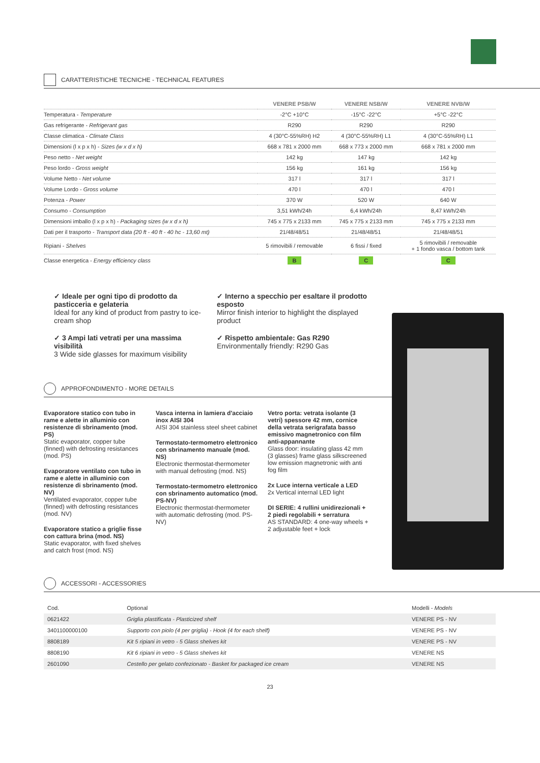CARATTERISTICHE TECNICHE - TECHNICAL FEATURES
| | VENERE PSB/W | VENERE NSB/W | VENERE NVB/W |
| Temperatura - Temperature | -2°C +10°C | -15°C -22°C | +5°C -22°C |
| Gas refrigerante - Refrigerant gas | R290 | R290 | R290 |
| Classe climatica - Climate Class | 4 (30°C-55%RH) H2 | 4 (30°C-55%RH) L1 | 4 (30°C-55%RH) L1 |
| Dimensioni (l x p x h) - Sizes (w x d x h) | 668 x 781 x 2000 mm | 668 x 773 x 2000 mm | 668 x 781 x 2000 mm |
| Peso netto - Net weight | 142 kg | 147 kg | 142 kg |
| Peso lordo - Gross weight | 156 kg | 161 kg | 156 kg |
| Volume Netto - Net volume | 317 l | 317 l | 317 l |
| Volume Lordo - Gross volume | 470 l | 470 l | 470 l |
| Potenza - Power | 370 W | 520 W | 640 W |
| Consumo - Consumption | 3,51 kWh/24h | 6,4 kWh/24h | 8,47 kWh/24h |
| Dimensioni imballo (l x p x h) - Packaging sizes (w x d x h) | 745 x 775 x 2133 mm | 745 x 775 x 2133 mm | 745 x 775 x 2133 mm |
| Dati per il trasporto - Transport data (20 ft - 40 ft - 40 hc - 13,60 mt) | 21/48/48/51 | 21/48/48/51 | 21/48/48/51 |
| Ripiani - Shelves | 5 rimovibili / removable | 6 fissi / fixed | 5 rimovibili / removable + 1 fondo vasca / bottom tank |
| Classe energetica - Energy efficiency class | B | C | C |
✓ Ideale per ogni tipo di prodotto da pasticceria e gelateria
Ideal for any kind of product from pastry to ice-cream shop
✓ 3 Ampi lati vetrati per una massima visibilità
3 Wide side glasses for maximum visibility
✓ Interno a specchio per esaltare il prodotto esposto
Mirror finish interior to highlight the displayed product
✓ Rispetto ambientale: Gas R290
Environmentally friendly: R290 Gas
APPROFONDIMENTO - MORE DETAILS
Evaporatore statico con tubo in rame e alette in alluminio con resistenze di sbrinamento (mod. PS)
Static evaporator, copper tube (finned) with defrosting resistances (mod. PS)
Evaporatore ventilato con tubo in rame e alette in alluminio con resistenze di sbrinamento (mod. NV)
Ventilated evaporator, copper tube (finned) with defrosting resistances (mod. NV)
Evaporatore statico a griglie fisse con cattura brina (mod. NS)
Static evaporator, with fixed shelves and catch frost (mod. NS)
Vasca interna in lamiera d'acciaio inox AISI 304
AISI 304 stainless steel sheet cabinet
Termostato-termometro elettronico con sbrinamento manuale (mod. NS)
Electronic thermostat-thermometer with manual defrosting (mod. NS)
Termostato-termometro elettronico con sbrinamento automatico (mod. PS-NV)
Electronic thermostat-thermometer with automatic defrosting (mod. PS-NV)
Vetro porta: vetrata isolante (3 vetri) spessore 42 mm, cornice della vetrata serigrafata basso emissivo magnetronico con film anti-appannante
Glass door: insulating glass 42 mm (3 glasses) frame glass silkscreened low emission magnetronic with anti fog film
2x Luce interna verticale a LED
2x Vertical internal LED light
DI SERIE: 4 rullini unidirezionali + 2 piedi regolabili + serratura
AS STANDARD: 4 one-way wheels + 2 adjustable feet + lock
ACCESSORI - ACCESSORIES
| Cod. | Optional | Modelli - Models |
| 0621422 | Griglia plastificata - Plasticized shelf | VENERE PS - NV |
| 3401100000100 | Supporto con piolo (4 per griglia) - Hook (4 for each shelf) | VENERE PS - NV |
| 8808189 | Kit 5 ripiani in vetro - 5 Glass shelves kit | VENERE PS - NV |
| 8808190 | Kit 6 ripiani in vetro - 5 Glass shelves kit | VENERE NS |
| 2601090 | Cestello per gelato confezionato - Basket for packaged ice cream | VENERE NS |
23